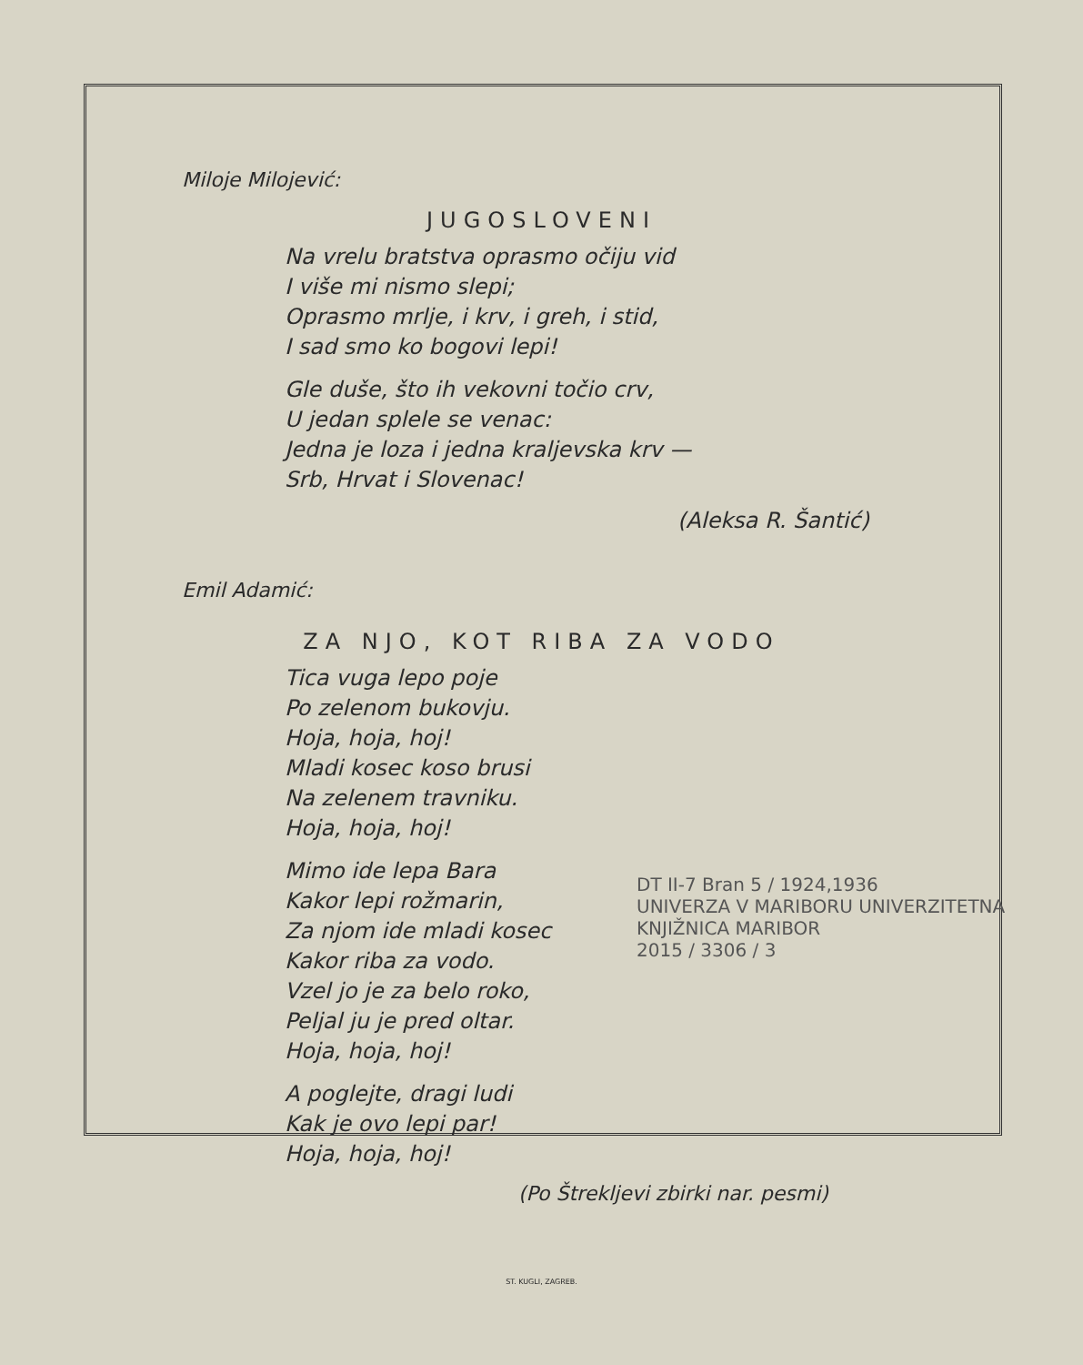Miloje Milojević:
JUGOSLOVENI
Na vrelu bratstva oprasmo očiju vid
I više mi nismo slepi;
Oprasmo mrlje, i krv, i greh, i stid,
I sad smo ko bogovi lepi!
Gle duše, što ih vekovni točio crv,
U jedan splele se venac:
Jedna je loza i jedna kraljevska krv —
Srb, Hrvat i Slovenac!
(Aleksa R. Šantić)
Emil Adamić:
ZA NJO, KOT RIBA ZA VODO
Tica vuga lepo poje
Po zelenom bukovju.
Hoja, hoja, hoj!
Mladi kosec koso brusi
Na zelenem travniku.
Hoja, hoja, hoj!
Mimo ide lepa Bara
Kakor lepi rožmarin,
Za njom ide mladi kosec
Kakor riba za vodo.
Vzel jo je za belo roko,
Peljal ju je pred oltar.
Hoja, hoja, hoj!
A poglejte, dragi ludi
Kak je ovo lepi par!
Hoja, hoja, hoj!
(Po Štrekljevi zbirki nar. pesmi)
ST. KUGLI, ZAGREB.
DT II-7 Bran 5 / 1924,1936
UNIVERZA V MARIBORU UNIVERZITETNA KNJIŽNICA MARIBOR
2015 / 3306 / 3